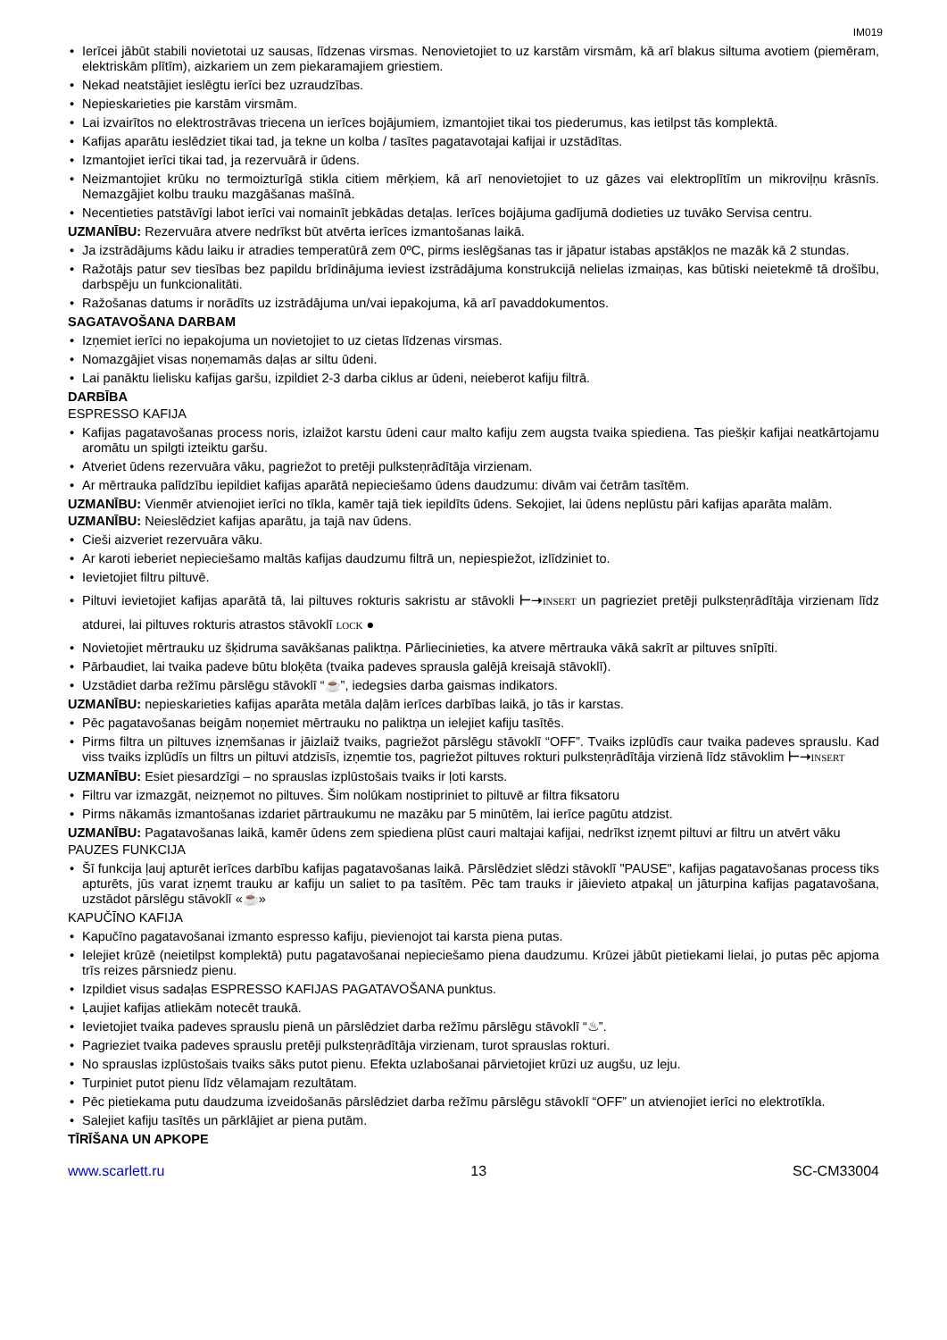IM019
• Ierīcei jābūt stabili novietotai uz sausas, līdzenas virsmas. Nenovietojiet to uz karstām virsmām, kā arī blakus siltuma avotiem (piemēram, elektriskām plītīm), aizkariem un zem piekaramajiem griestiem.
• Nekad neatstājiet ieslēgtu ierīci bez uzraudzības.
• Nepieskarieties pie karstām virsmām.
• Lai izvairītos no elektrostrāvas triecena un ierīces bojājumiem, izmantojiet tikai tos piederumus, kas ietilpst tās komplektā.
• Kafijas aparātu ieslēdziet tikai tad, ja tekne un kolba / tasītes pagatavotajai kafijai ir uzstādītas.
• Izmantojiet ierīci tikai tad, ja rezervuārā ir ūdens.
• Neizmantojiet krūku no termoizturīgā stikla citiem mērķiem, kā arī nenovietojiet to uz gāzes vai elektroplītīm un mikroviļņu krāsnīs. Nemazgājiet kolbu trauku mazgāšanas mašīnā.
• Necentieties patstāvīgi labot ierīci vai nomainīt jebkādas detaļas. Ierīces bojājuma gadījumā dodieties uz tuvāko Servisa centru.
UZMANĪBU: Rezervuāra atvere nedrīkst būt atvērta ierīces izmantošanas laikā.
• Ja izstrādājums kādu laiku ir atradies temperatūrā zem 0ºC, pirms ieslēgšanas tas ir jāpatur istabas apstākļos ne mazāk kā 2 stundas.
• Ražotājs patur sev tiesības bez papildu brīdinājuma ieviest izstrādājuma konstrukcijā nelielas izmaiņas, kas būtiski neietekmē tā drošību, darbspēju un funkcionalitāti.
• Ražošanas datums ir norādīts uz izstrādājuma un/vai iepakojuma, kā arī pavaddokumentos.
SAGATAVOŠANA DARBAM
• Izņemiet ierīci no iepakojuma un novietojiet to uz cietas līdzenas virsmas.
• Nomazgājiet visas noņemamās daļas ar siltu ūdeni.
• Lai panāktu lielisku kafijas garšu, izpildiet 2-3 darba ciklus ar ūdeni, neieberot kafiju filtrā.
DARBĪBA
ESPRESSO KAFIJA
• Kafijas pagatavošanas process noris, izlaižot karstu ūdeni caur malto kafiju zem augsta tvaika spiediena. Tas piešķir kafijai neatkārtojamu aromātu un spilgti izteiktu garšu.
• Atveriet ūdens rezervuāra vāku, pagriežot to pretēji pulksteņrādītāja virzienam.
• Ar mērtrauka palīdzību iepildiet kafijas aparātā nepieciešamo ūdens daudzumu: divām vai četrām tasītēm.
UZMANĪBU: Vienmēr atvienojiet ierīci no tīkla, kamēr tajā tiek iepildīts ūdens. Sekojiet, lai ūdens neplūstu pāri kafijas aparāta malām.
UZMANĪBU: Neieslēdziet kafijas aparātu, ja tajā nav ūdens.
• Cieši aizveriet rezervuāra vāku.
• Ar karoti ieberiet nepieciešamo maltās kafijas daudzumu filtrā un, nepiespiežot, izlīdziniet to.
• Ievietojiet filtru piltuvē.
• Piltuvi ievietojiet kafijas aparātā tā, lai piltuves rokturis sakristu ar stāvokli ⊢➝INSERT un pagrieziet pretēji pulksteņrādītāja virzienam līdz atdurei, lai piltuves rokturis atrastos stāvoklī LOCK ●
• Novietojiet mērtrauku uz šķidruma savākšanas paliktņa. Pārliecinieties, ka atvere mērtrauka vākā sakrīt ar piltuves snīpīti.
• Pārbaudiet, lai tvaika padeve būtu bloķēta (tvaika padeves sprausla galējā kreisajā stāvoklī).
• Uzstādiet darba režīmu pārslēgu stāvoklī “☕”, iedegsies darba gaismas indikators.
UZMANĪBU: nepieskarieties kafijas aparāta metāla daļām ierīces darbības laikā, jo tās ir karstas.
• Pēc pagatavošanas beigām noņemiet mērtrauku no paliktņa un ielejiet kafiju tasītēs.
• Pirms filtra un piltuves izņemšanas ir jāizlaiž tvaiks, pagriežot pārslēgu stāvoklī “OFF”. Tvaiks izplūdīs caur tvaika padeves sprauslu. Kad viss tvaiks izplūdīs un filtrs un piltuvi atdzisīs, izņemtie tos, pagriežot piltuves rokturi pulksteņrādītāja virzienā līdz stāvoklim ⊢➝INSERT
UZMANĪBU: Esiet piesardzīgi – no sprauslas izplūstošais tvaiks ir ļoti karsts.
• Filtru var izmazgāt, neizņemot no piltuves. Šim nolūkam nostipriniet to piltuvē ar filtra fiksatoru
• Pirms nākamās izmantošanas izdariet pārtraukumu ne mazāku par 5 minūtēm, lai ierīce pagūtu atdzist.
UZMANĪBU: Pagatavošanas laikā, kamēr ūdens zem spiediena plūst cauri maltajai kafijai, nedrīkst izņemt piltuvi ar filtru un atvērt vāku
PAUZES FUNKCIJA
• Šī funkcija ļauj apturēt ierīces darbību kafijas pagatavošanas laikā. Pārslēdziet slēdzi stāvoklī "PAUSE", kafijas pagatavošanas process tiks apturēts, jūs varat izņemt trauku ar kafiju un saliet to pa tasītēm. Pēc tam trauks ir jāievieto atpakaļ un jāturpina kafijas pagatavošana, uzstādot pārslēgu stāvoklī «☕»
KAPUČĪNO KAFIJA
• Kapučīno pagatavošanai izmanto espresso kafiju, pievienojot tai karsta piena putas.
• Ielejiet krūzē (neietilpst komplektā) putu pagatavošanai nepieciešamo piena daudzumu. Krūzei jābūt pietiekami lielai, jo putas pēc apjoma trīs reizes pārsniedz pienu.
• Izpildiet visus sadaļas ESPRESSO KAFIJAS PAGATAVOŠANA punktus.
• Ļaujiet kafijas atliekām notecēt traukā.
• Ievietojiet tvaika padeves sprauslu pienā un pārslēdziet darba režīmu pārslēgu stāvoklī “♨”.
• Pagrieziet tvaika padeves sprauslu pretēji pulksteņrādītāja virzienam, turot sprauslas rokturi.
• No sprauslas izplūstošais tvaiks sāks putot pienu. Efekta uzlabošanai pārvietojiet krūzi uz augšu, uz leju.
• Turpiniet putot pienu līdz vēlamajam rezultātam.
• Pēc pietiekama putu daudzuma izveidošanās pārslēdziet darba režīmu pārslēgu stāvoklī “OFF” un atvienojiet ierīci no elektrotīkla.
• Salejiet kafiju tasītēs un pārklājiet ar piena putām.
TĪRĪŠANA UN APKOPE
www.scarlett.ru 13 SC-CM33004